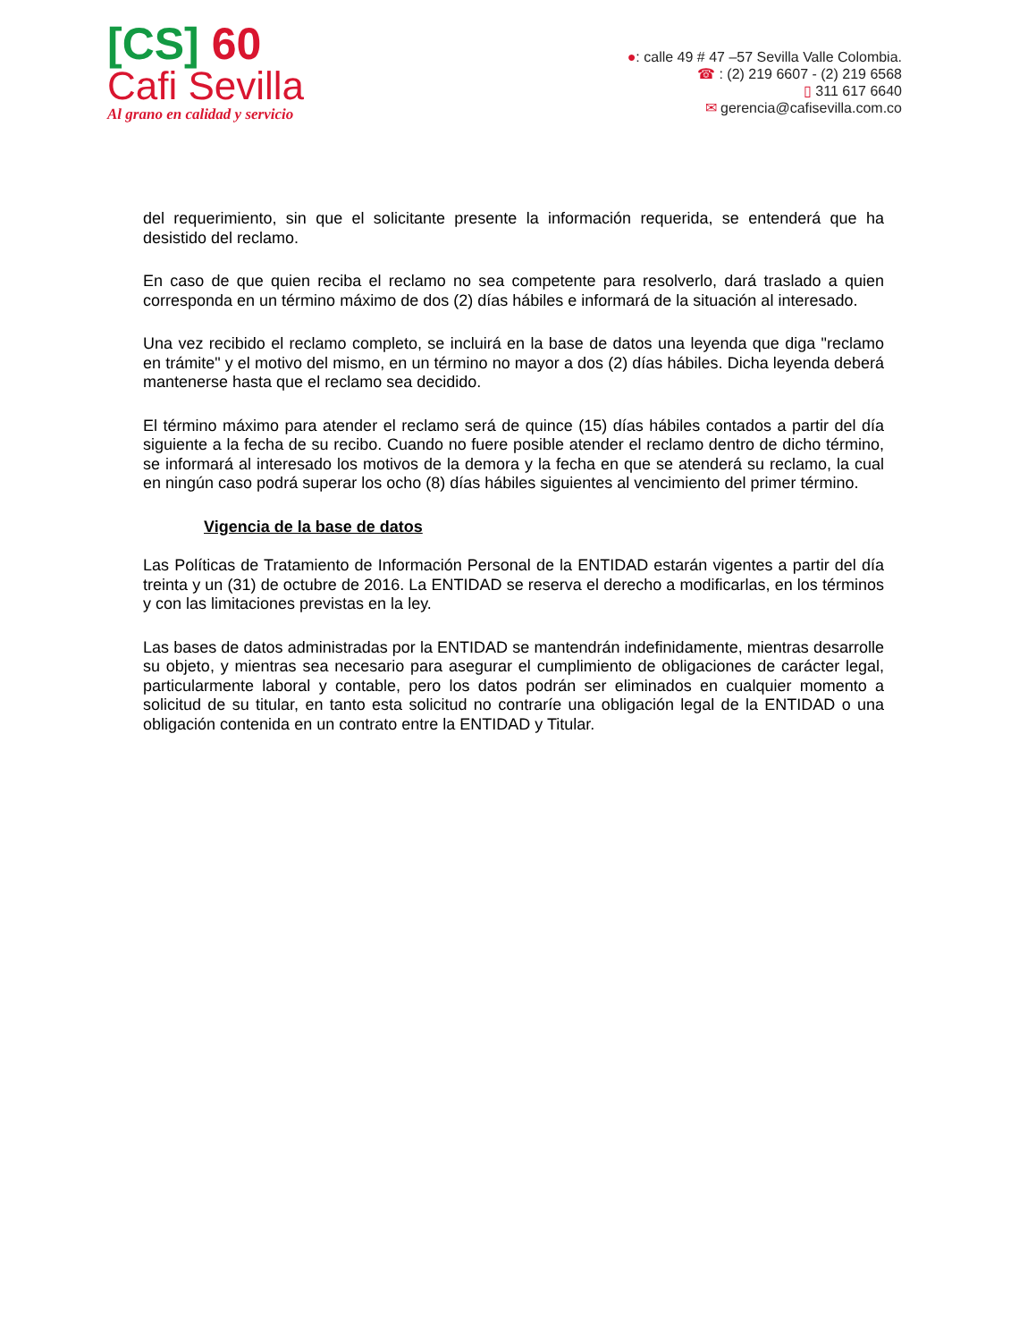[CS] 60
Cafi Sevilla
Al grano en calidad y servicio
●: calle 49 # 47 –57 Sevilla Valle Colombia.
☎ : (2) 219 6607 - (2) 219 6568
▯ 311 617 6640
✉ gerencia@cafisevilla.com.co
del requerimiento, sin que el solicitante presente la información requerida, se entenderá que ha desistido del reclamo.
En caso de que quien reciba el reclamo no sea competente para resolverlo, dará traslado a quien corresponda en un término máximo de dos (2) días hábiles e informará de la situación al interesado.
Una vez recibido el reclamo completo, se incluirá en la base de datos una leyenda que diga "reclamo en trámite" y el motivo del mismo, en un término no mayor a dos (2) días hábiles. Dicha leyenda deberá mantenerse hasta que el reclamo sea decidido.
El término máximo para atender el reclamo será de quince (15) días hábiles contados a partir del día siguiente a la fecha de su recibo. Cuando no fuere posible atender el reclamo dentro de dicho término, se informará al interesado los motivos de la demora y la fecha en que se atenderá su reclamo, la cual en ningún caso podrá superar los ocho (8) días hábiles siguientes al vencimiento del primer término.
Vigencia de la base de datos
Las Políticas de Tratamiento de Información Personal de la ENTIDAD estarán vigentes a partir del día treinta y un (31) de octubre de 2016. La ENTIDAD se reserva el derecho a modificarlas, en los términos y con las limitaciones previstas en la ley.
Las bases de datos administradas por la ENTIDAD se mantendrán indefinidamente, mientras desarrolle su objeto, y mientras sea necesario para asegurar el cumplimiento de obligaciones de carácter legal, particularmente laboral y contable, pero los datos podrán ser eliminados en cualquier momento a solicitud de su titular, en tanto esta solicitud no contraríe una obligación legal de la ENTIDAD o una obligación contenida en un contrato entre la ENTIDAD y Titular.